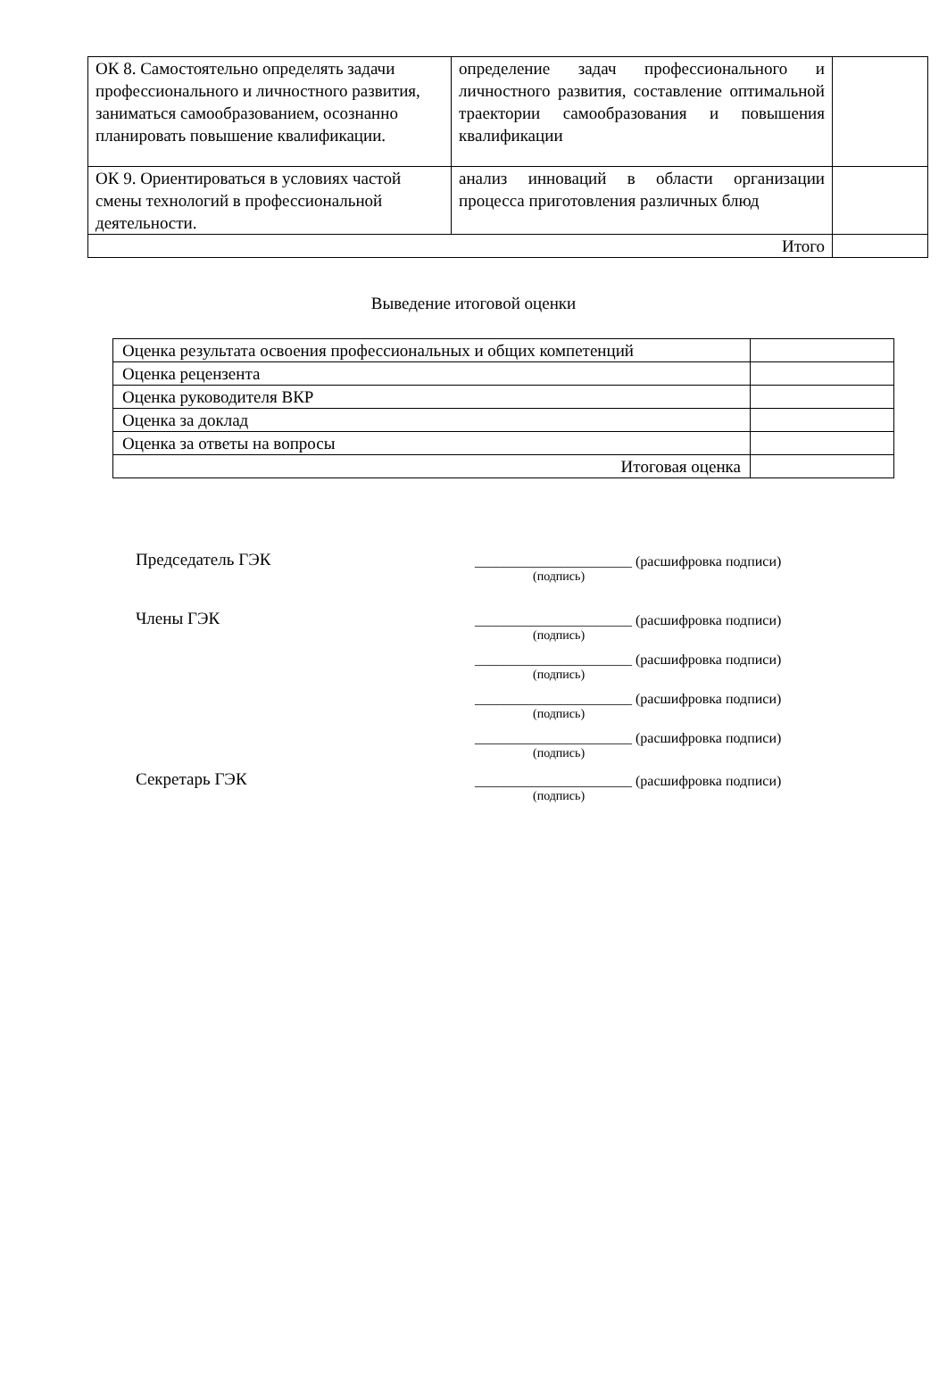| ОК 8. Самостоятельно определять задачи профессионального и личностного развития, заниматься самообразованием, осознанно планировать повышение квалификации. | определение задач профессионального и личностного развития, составление оптимальной траектории самообразования и повышения квалификации | |
| ОК 9. Ориентироваться в условиях частой смены технологий в профессиональной деятельности. | анализ инноваций в области организации процесса приготовления различных блюд | |
| Итого | | |
Выведение итоговой оценки
| Оценка результата освоения профессиональных и общих компетенций | |
| Оценка рецензента | |
| Оценка руководителя ВКР | |
| Оценка за доклад | |
| Оценка за ответы на вопросы | |
| Итоговая оценка | |
Председатель ГЭК ______________________ (расшифровка подписи)
(подпись)
Члены ГЭК ______________________ (расшифровка подписи)
(подпись)
______________________ (расшифровка подписи)
(подпись)
______________________ (расшифровка подписи)
(подпись)
______________________ (расшифровка подписи)
(подпись)
Секретарь ГЭК ______________________ (расшифровка подписи)
(подпись)